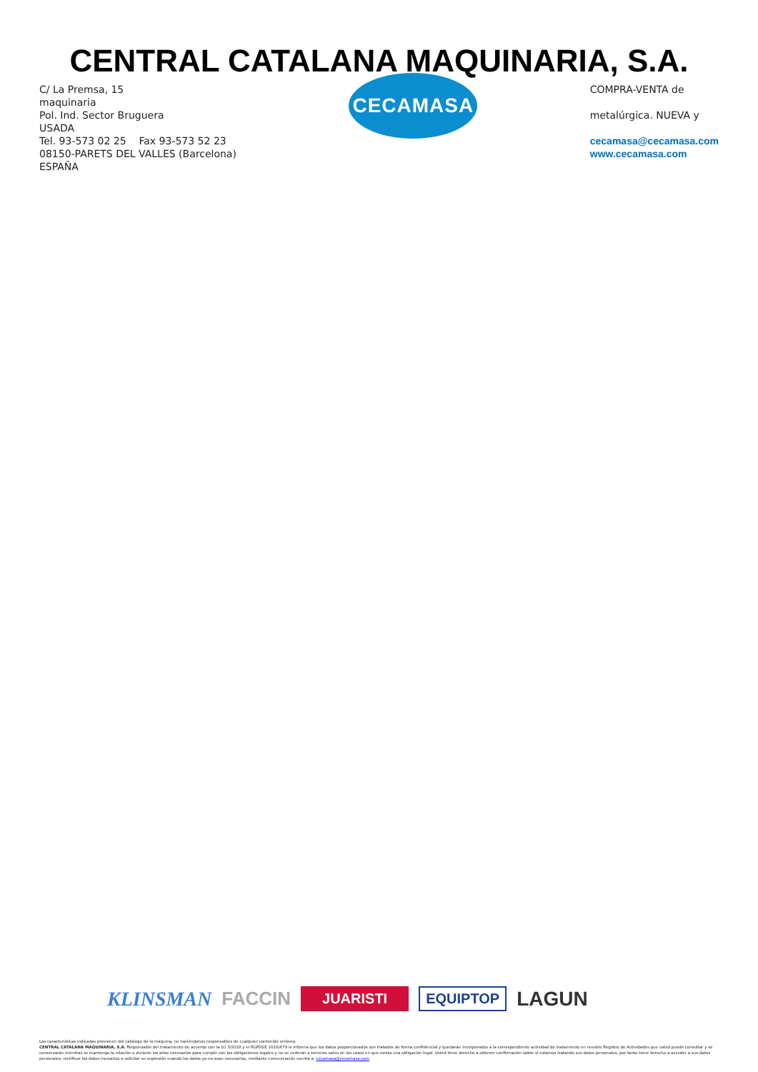CENTRAL CATALANA MAQUINARIA, S.A.
C/ La Premsa, 15
maquinaria
Pol. Ind. Sector Bruguera
USADA
Tel. 93-573 02 25 Fax 93-573 52 23
08150-PARETS DEL VALLES (Barcelona)
ESPAÑA
CECAMASA
COMPRA-VENTA de
metalúrgica. NUEVA y
cecamasa@cecamasa.com
www.cecamasa.com
KLINSMAN FACCIN JUARISTI EQUIPTOP LAGUN
Las características indicadas provienen del catálogo de la máquina, no haciéndonos responsables de cualquier contenido erróneo.
CENTRAL CATALANA MAQUINARIA, S.A. Responsable del tratamiento de acuerdo con la LO 3/2018 y el RGPDUE 2016/679 le informa que los datos proporcionados son tratados de forma confidencial y quedarán incorporados a la correspondiente actividad de tratamiento en nuestro Registro de Actividades que usted puede consultar y se conservarán mientras se mantenga la relación o durante los años necesarios para cumplir con las obligaciones legales y no se cederán a terceros salvo en los casos en que exista una obligación legal. Usted tiene derecho a obtener confirmación sobre si estamos tratando sus datos personales, por tanto tiene derecho a acceder a sus datos personales, rectificar los datos inexactos o solicitar su supresión cuando los datos ya no sean necesarios, mediante comunicación escrita a: cecamasa@cecamasa.com